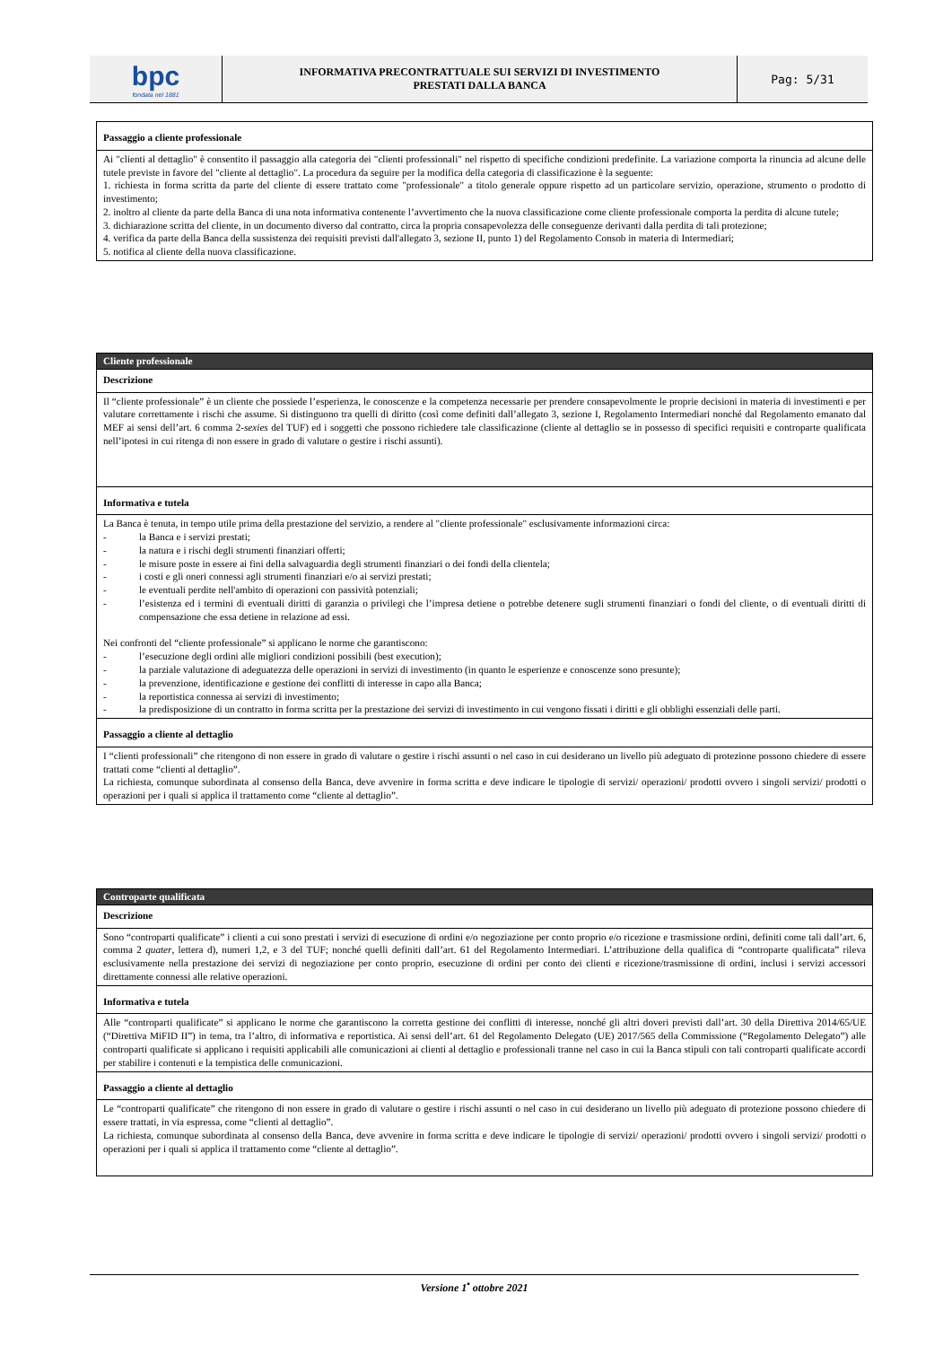| bpc fondata nel 1881 | INFORMATIVA PRECONTRATTUALE SUI SERVIZI DI INVESTIMENTO PRESTATI DALLA BANCA | Pag: 5/31 |
| Passaggio a cliente professionale |
| Ai "clienti al dettaglio" è consentito il passaggio alla categoria dei "clienti professionali" nel rispetto di specifiche condizioni predefinite. La variazione comporta la rinuncia ad alcune delle tutele previste in favore del "cliente al dettaglio". La procedura da seguire per la modifica della categoria di classificazione è la seguente: 1. richiesta in forma scritta da parte del cliente di essere trattato come "professionale" a titolo generale oppure rispetto ad un particolare servizio, operazione, strumento o prodotto di investimento; 2. inoltro al cliente da parte della Banca di una nota informativa contenente l’avvertimento che la nuova classificazione come cliente professionale comporta la perdita di alcune tutele; 3. dichiarazione scritta del cliente, in un documento diverso dal contratto, circa la propria consapevolezza delle conseguenze derivanti dalla perdita di tali protezione; 4. verifica da parte della Banca della sussistenza dei requisiti previsti dall'allegato 3, sezione II, punto 1) del Regolamento Consob in materia di Intermediari; 5. notifica al cliente della nuova classificazione. |
| Cliente professionale |
| Descrizione |
| Il “cliente professionale” è un cliente che possiede l’esperienza, le conoscenze e la competenza necessarie per prendere consapevolmente le proprie decisioni in materia di investimenti e per valutare correttamente i rischi che assume. Si distinguono tra quelli di diritto (così come definiti dall’allegato 3, sezione I, Regolamento Intermediari nonché dal Regolamento emanato dal MEF ai sensi dell’art. 6 comma 2- sexies del TUF) ed i soggetti che possono richiedere tale classificazione (cliente al dettaglio se in possesso di specifici requisiti e controparte qualificata nell’ipotesi in cui ritenga di non essere in grado di valutare o gestire i rischi assunti). |
| Informativa e tutela |
| La Banca è tenuta, in tempo utile prima della prestazione del servizio, a rendere al "cliente professionale" esclusivamente informazioni circa: - la Banca e i servizi prestati; - la natura e i rischi degli strumenti finanziari offerti; - le misure poste in essere ai fini della salvaguardia degli strumenti finanziari o dei fondi della clientela; - i costi e gli oneri connessi agli strumenti finanziari e/o ai servizi prestati; - le eventuali perdite nell'ambito di operazioni con passività potenziali; - l’esistenza ed i termini di eventuali diritti di garanzia o privilegi che l’impresa detiene o potrebbe detenere sugli strumenti finanziari o fondi del cliente, o di eventuali diritti di compensazione che essa detiene in relazione ad essi. Nei confronti del “cliente professionale” si applicano le norme che garantiscono: - l’esecuzione degli ordini alle migliori condizioni possibili (best execution); - la parziale valutazione di adeguatezza delle operazioni in servizi di investimento (in quanto le esperienze e conoscenze sono presunte); - la prevenzione, identificazione e gestione dei conflitti di interesse in capo alla Banca; - la reportistica connessa ai servizi di investimento; - la predisposizione di un contratto in forma scritta per la prestazione dei servizi di investimento in cui vengono fissati i diritti e gli obblighi essenziali delle parti. |
| Passaggio a cliente al dettaglio |
| I “clienti professionali” che ritengono di non essere in grado di valutare o gestire i rischi assunti o nel caso in cui desiderano un livello più adeguato di protezione possono chiedere di essere trattati come “clienti al dettaglio”. La richiesta, comunque subordinata al consenso della Banca, deve avvenire in forma scritta e deve indicare le tipologie di servizi/ operazioni/ prodotti ovvero i singoli servizi/ prodotti o operazioni per i quali si applica il trattamento come “cliente al dettaglio”. |
| Controparte qualificata |
| Descrizione |
| Sono “controparti qualificate” i clienti a cui sono prestati i servizi di esecuzione di ordini e/o negoziazione per conto proprio e/o ricezione e trasmissione ordini, definiti come tali dall’art. 6, comma 2 quater , lettera d), numeri 1,2, e 3 del TUF; nonché quelli definiti dall’art. 61 del Regolamento Intermediari. L’attribuzione della qualifica di “controparte qualificata” rileva esclusivamente nella prestazione dei servizi di negoziazione per conto proprio, esecuzione di ordini per conto dei clienti e ricezione/trasmissione di ordini, inclusi i servizi accessori direttamente connessi alle relative operazioni. |
| Informativa e tutela |
| Alle “controparti qualificate” si applicano le norme che garantiscono la corretta gestione dei conflitti di interesse, nonché gli altri doveri previsti dall’art. 30 della Direttiva 2014/65/UE (“Direttiva MiFID II”) in tema, tra l’altro, di informativa e reportistica. Ai sensi dell’art. 61 del Regolamento Delegato (UE) 2017/565 della Commissione (“Regolamento Delegato”) alle controparti qualificate si applicano i requisiti applicabili alle comunicazioni ai clienti al dettaglio e professionali tranne nel caso in cui la Banca stipuli con tali controparti qualificate accordi per stabilire i contenuti e la tempistica delle comunicazioni. |
| Passaggio a cliente al dettaglio |
| Le “controparti qualificate” che ritengono di non essere in grado di valutare o gestire i rischi assunti o nel caso in cui desiderano un livello più adeguato di protezione possono chiedere di essere trattati, in via espressa, come “clienti al dettaglio”. La richiesta, comunque subordinata al consenso della Banca, deve avvenire in forma scritta e deve indicare le tipologie di servizi/ operazioni/ prodotti ovvero i singoli servizi/ prodotti o operazioni per i quali si applica il trattamento come “cliente al dettaglio”. |
Versione 1<sup>•</sup> ottobre 2021